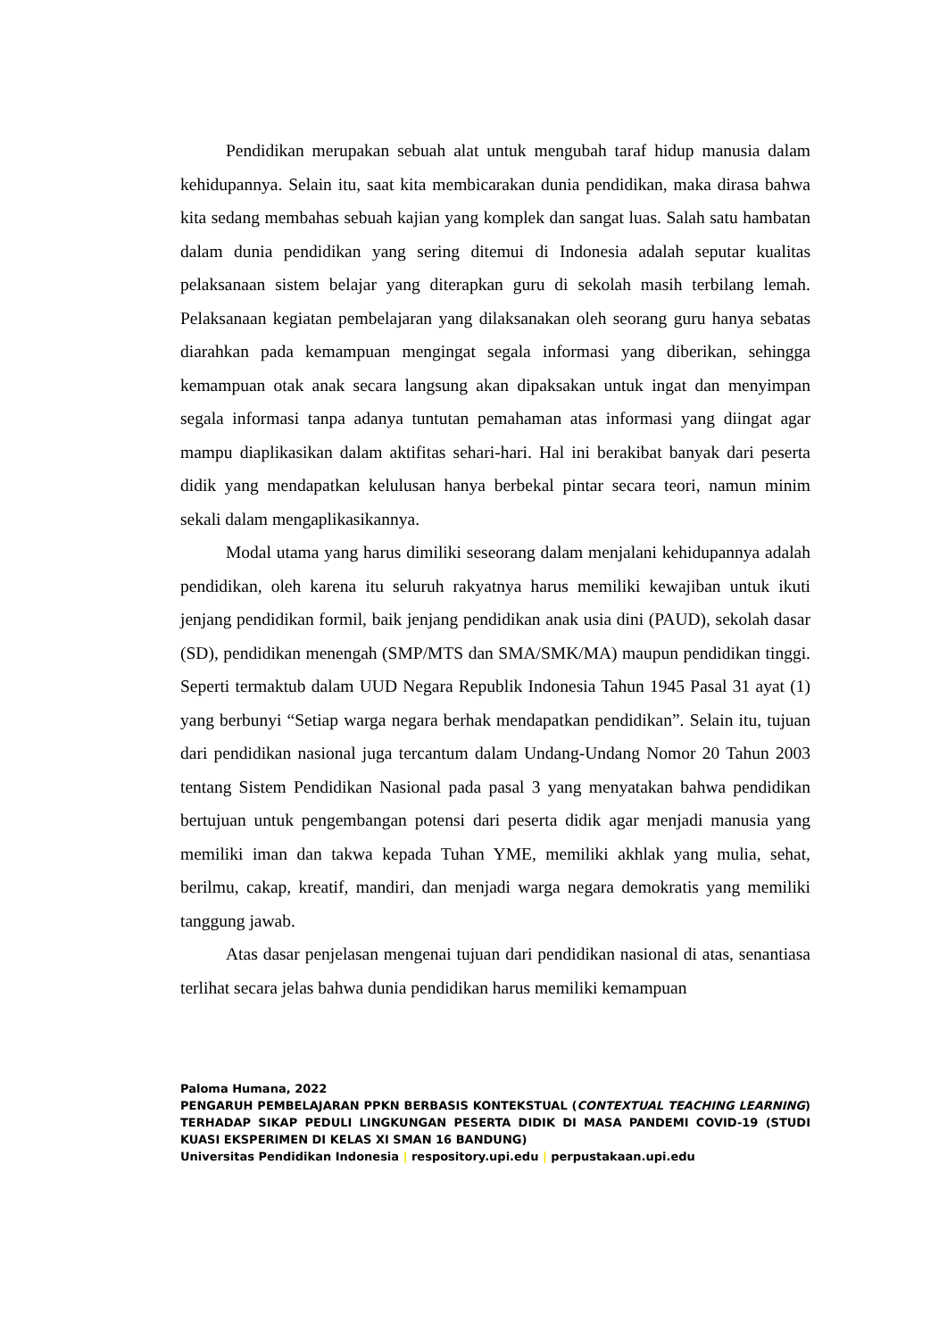Pendidikan merupakan sebuah alat untuk mengubah taraf hidup manusia dalam kehidupannya. Selain itu, saat kita membicarakan dunia pendidikan, maka dirasa bahwa kita sedang membahas sebuah kajian yang komplek dan sangat luas. Salah satu hambatan dalam dunia pendidikan yang sering ditemui di Indonesia adalah seputar kualitas pelaksanaan sistem belajar yang diterapkan guru di sekolah masih terbilang lemah. Pelaksanaan kegiatan pembelajaran yang dilaksanakan oleh seorang guru hanya sebatas diarahkan pada kemampuan mengingat segala informasi yang diberikan, sehingga kemampuan otak anak secara langsung akan dipaksakan untuk ingat dan menyimpan segala informasi tanpa adanya tuntutan pemahaman atas informasi yang diingat agar mampu diaplikasikan dalam aktifitas sehari-hari. Hal ini berakibat banyak dari peserta didik yang mendapatkan kelulusan hanya berbekal pintar secara teori, namun minim sekali dalam mengaplikasikannya.
Modal utama yang harus dimiliki seseorang dalam menjalani kehidupannya adalah pendidikan, oleh karena itu seluruh rakyatnya harus memiliki kewajiban untuk ikuti jenjang pendidikan formil, baik jenjang pendidikan anak usia dini (PAUD), sekolah dasar (SD), pendidikan menengah (SMP/MTS dan SMA/SMK/MA) maupun pendidikan tinggi. Seperti termaktub dalam UUD Negara Republik Indonesia Tahun 1945 Pasal 31 ayat (1) yang berbunyi “Setiap warga negara berhak mendapatkan pendidikan”. Selain itu, tujuan dari pendidikan nasional juga tercantum dalam Undang-Undang Nomor 20 Tahun 2003 tentang Sistem Pendidikan Nasional pada pasal 3 yang menyatakan bahwa pendidikan bertujuan untuk pengembangan potensi dari peserta didik agar menjadi manusia yang memiliki iman dan takwa kepada Tuhan YME, memiliki akhlak yang mulia, sehat, berilmu, cakap, kreatif, mandiri, dan menjadi warga negara demokratis yang memiliki tanggung jawab.
Atas dasar penjelasan mengenai tujuan dari pendidikan nasional di atas, senantiasa terlihat secara jelas bahwa dunia pendidikan harus memiliki kemampuan
Paloma Humana, 2022
PENGARUH PEMBELAJARAN PPKN BERBASIS KONTEKSTUAL (CONTEXTUAL TEACHING LEARNING) TERHADAP SIKAP PEDULI LINGKUNGAN PESERTA DIDIK DI MASA PANDEMI COVID-19 (STUDI KUASI EKSPERIMEN DI KELAS XI SMAN 16 BANDUNG)
Universitas Pendidikan Indonesia | respository.upi.edu | perpustakaan.upi.edu